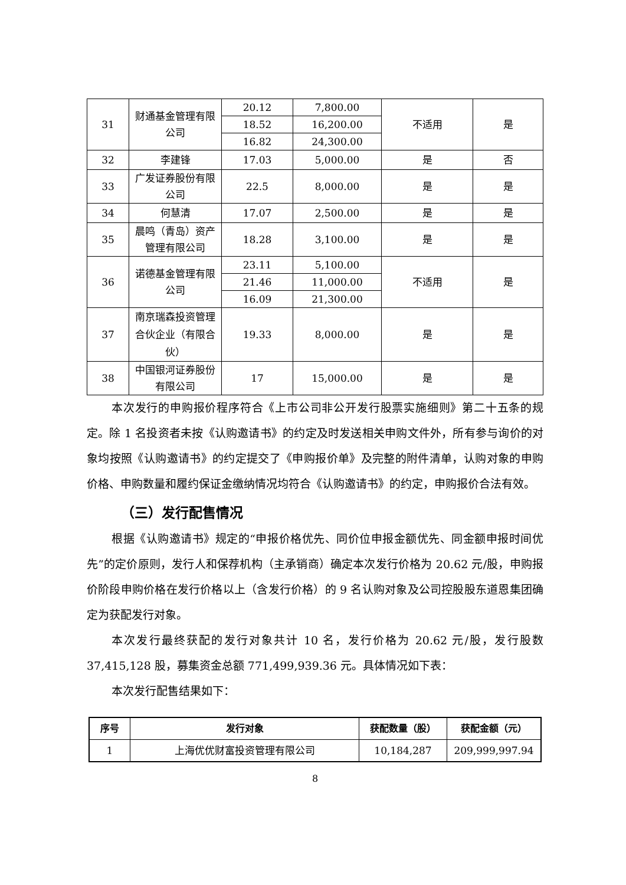| 31 | 财通基金管理有限公司 | 20.12 | 7,800.00 | 不适用 | 是 |
| | | 18.52 | 16,200.00 | | |
| | | 16.82 | 24,300.00 | | |
| 32 | 李建锋 | 17.03 | 5,000.00 | 是 | 否 |
| 33 | 广发证券股份有限公司 | 22.5 | 8,000.00 | 是 | 是 |
| 34 | 何慧清 | 17.07 | 2,500.00 | 是 | 是 |
| 35 | 晨鸣（青岛）资产管理有限公司 | 18.28 | 3,100.00 | 是 | 是 |
| 36 | 诺德基金管理有限公司 | 23.11 | 5,100.00 | 不适用 | 是 |
| | | 21.46 | 11,000.00 | | |
| | | 16.09 | 21,300.00 | | |
| 37 | 南京瑞森投资管理合伙企业（有限合伙） | 19.33 | 8,000.00 | 是 | 是 |
| 38 | 中国银河证券股份有限公司 | 17 | 15,000.00 | 是 | 是 |
本次发行的申购报价程序符合《上市公司非公开发行股票实施细则》第二十五条的规定。除 1 名投资者未按《认购邀请书》的约定及时发送相关申购文件外，所有参与询价的对象均按照《认购邀请书》的约定提交了《申购报价单》及完整的附件清单，认购对象的申购价格、申购数量和履约保证金缴纳情况均符合《认购邀请书》的约定，申购报价合法有效。
（三）发行配售情况
根据《认购邀请书》规定的“申报价格优先、同价位申报金额优先、同金额申报时间优先”的定价原则，发行人和保荐机构（主承销商）确定本次发行价格为 20.62 元/股，申购报价阶段申购价格在发行价格以上（含发行价格）的 9 名认购对象及公司控股股东道恩集团确定为获配发行对象。
本次发行最终获配的发行对象共计 10 名，发行价格为 20.62 元/股，发行股数 37,415,128 股，募集资金总额 771,499,939.36 元。具体情况如下表：
本次发行配售结果如下：
| 序号 | 发行对象 | 获配数量（股） | 获配金额（元） |
| --- | --- | --- | --- |
| 1 | 上海优优财富投资管理有限公司 | 10,184,287 | 209,999,997.94 |
8